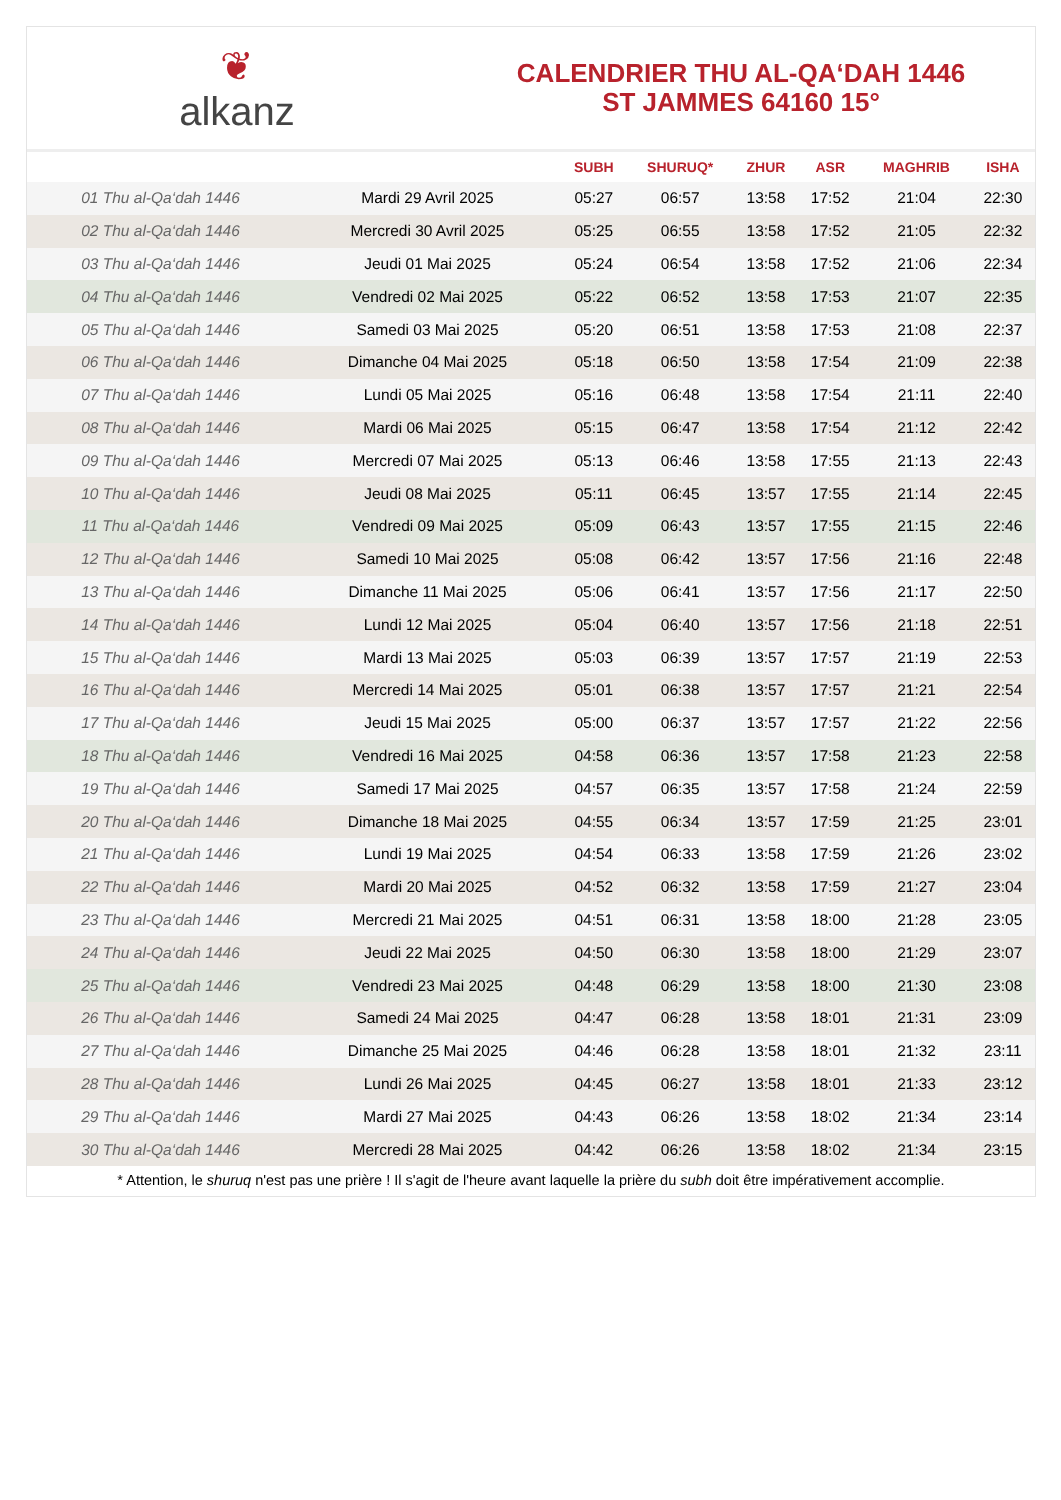❦
alkanz
CALENDRIER THU AL-QA‘DAH 1446
ST JAMMES 64160 15°
| | | SUBH | SHURUQ* | ZHUR | ASR | MAGHRIB | ISHA |
| --- | --- | --- | --- | --- | --- | --- | --- |
| 01 Thu al-Qa‘dah 1446 | Mardi 29 Avril 2025 | 05:27 | 06:57 | 13:58 | 17:52 | 21:04 | 22:30 |
| 02 Thu al-Qa‘dah 1446 | Mercredi 30 Avril 2025 | 05:25 | 06:55 | 13:58 | 17:52 | 21:05 | 22:32 |
| 03 Thu al-Qa‘dah 1446 | Jeudi 01 Mai 2025 | 05:24 | 06:54 | 13:58 | 17:52 | 21:06 | 22:34 |
| 04 Thu al-Qa‘dah 1446 | Vendredi 02 Mai 2025 | 05:22 | 06:52 | 13:58 | 17:53 | 21:07 | 22:35 |
| 05 Thu al-Qa‘dah 1446 | Samedi 03 Mai 2025 | 05:20 | 06:51 | 13:58 | 17:53 | 21:08 | 22:37 |
| 06 Thu al-Qa‘dah 1446 | Dimanche 04 Mai 2025 | 05:18 | 06:50 | 13:58 | 17:54 | 21:09 | 22:38 |
| 07 Thu al-Qa‘dah 1446 | Lundi 05 Mai 2025 | 05:16 | 06:48 | 13:58 | 17:54 | 21:11 | 22:40 |
| 08 Thu al-Qa‘dah 1446 | Mardi 06 Mai 2025 | 05:15 | 06:47 | 13:58 | 17:54 | 21:12 | 22:42 |
| 09 Thu al-Qa‘dah 1446 | Mercredi 07 Mai 2025 | 05:13 | 06:46 | 13:58 | 17:55 | 21:13 | 22:43 |
| 10 Thu al-Qa‘dah 1446 | Jeudi 08 Mai 2025 | 05:11 | 06:45 | 13:57 | 17:55 | 21:14 | 22:45 |
| 11 Thu al-Qa‘dah 1446 | Vendredi 09 Mai 2025 | 05:09 | 06:43 | 13:57 | 17:55 | 21:15 | 22:46 |
| 12 Thu al-Qa‘dah 1446 | Samedi 10 Mai 2025 | 05:08 | 06:42 | 13:57 | 17:56 | 21:16 | 22:48 |
| 13 Thu al-Qa‘dah 1446 | Dimanche 11 Mai 2025 | 05:06 | 06:41 | 13:57 | 17:56 | 21:17 | 22:50 |
| 14 Thu al-Qa‘dah 1446 | Lundi 12 Mai 2025 | 05:04 | 06:40 | 13:57 | 17:56 | 21:18 | 22:51 |
| 15 Thu al-Qa‘dah 1446 | Mardi 13 Mai 2025 | 05:03 | 06:39 | 13:57 | 17:57 | 21:19 | 22:53 |
| 16 Thu al-Qa‘dah 1446 | Mercredi 14 Mai 2025 | 05:01 | 06:38 | 13:57 | 17:57 | 21:21 | 22:54 |
| 17 Thu al-Qa‘dah 1446 | Jeudi 15 Mai 2025 | 05:00 | 06:37 | 13:57 | 17:57 | 21:22 | 22:56 |
| 18 Thu al-Qa‘dah 1446 | Vendredi 16 Mai 2025 | 04:58 | 06:36 | 13:57 | 17:58 | 21:23 | 22:58 |
| 19 Thu al-Qa‘dah 1446 | Samedi 17 Mai 2025 | 04:57 | 06:35 | 13:57 | 17:58 | 21:24 | 22:59 |
| 20 Thu al-Qa‘dah 1446 | Dimanche 18 Mai 2025 | 04:55 | 06:34 | 13:57 | 17:59 | 21:25 | 23:01 |
| 21 Thu al-Qa‘dah 1446 | Lundi 19 Mai 2025 | 04:54 | 06:33 | 13:58 | 17:59 | 21:26 | 23:02 |
| 22 Thu al-Qa‘dah 1446 | Mardi 20 Mai 2025 | 04:52 | 06:32 | 13:58 | 17:59 | 21:27 | 23:04 |
| 23 Thu al-Qa‘dah 1446 | Mercredi 21 Mai 2025 | 04:51 | 06:31 | 13:58 | 18:00 | 21:28 | 23:05 |
| 24 Thu al-Qa‘dah 1446 | Jeudi 22 Mai 2025 | 04:50 | 06:30 | 13:58 | 18:00 | 21:29 | 23:07 |
| 25 Thu al-Qa‘dah 1446 | Vendredi 23 Mai 2025 | 04:48 | 06:29 | 13:58 | 18:00 | 21:30 | 23:08 |
| 26 Thu al-Qa‘dah 1446 | Samedi 24 Mai 2025 | 04:47 | 06:28 | 13:58 | 18:01 | 21:31 | 23:09 |
| 27 Thu al-Qa‘dah 1446 | Dimanche 25 Mai 2025 | 04:46 | 06:28 | 13:58 | 18:01 | 21:32 | 23:11 |
| 28 Thu al-Qa‘dah 1446 | Lundi 26 Mai 2025 | 04:45 | 06:27 | 13:58 | 18:01 | 21:33 | 23:12 |
| 29 Thu al-Qa‘dah 1446 | Mardi 27 Mai 2025 | 04:43 | 06:26 | 13:58 | 18:02 | 21:34 | 23:14 |
| 30 Thu al-Qa‘dah 1446 | Mercredi 28 Mai 2025 | 04:42 | 06:26 | 13:58 | 18:02 | 21:34 | 23:15 |
* Attention, le shuruq n'est pas une prière ! Il s'agit de l'heure avant laquelle la prière du subh doit être impérativement accomplie.